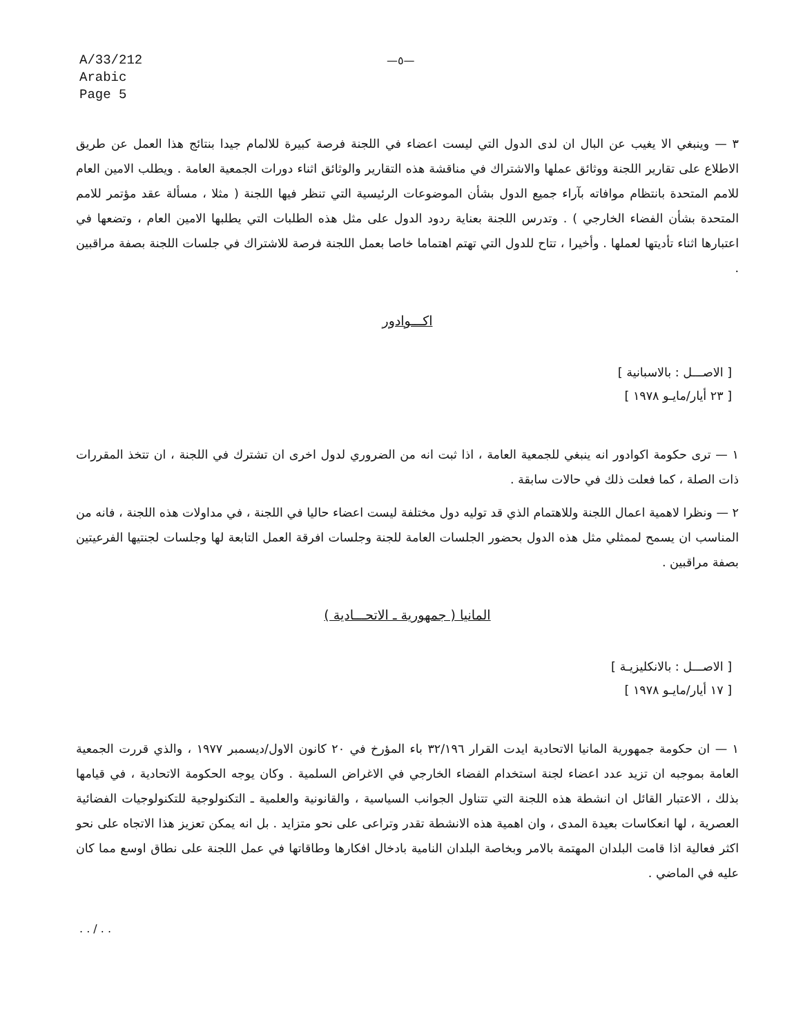A/33/212
Arabic
Page 5
—٥—
٣ — وينبغي الا يغيب عن البال ان لدى الدول التي ليست اعضاء في اللجنة فرصة كبيرة للالمام جيدا بنتائج هذا العمل عن طريق الاطلاع على تقارير اللجنة ووثائق عملها والاشتراك في مناقشة هذه التقارير والوثائق اثناء دورات الجمعية العامة . ويطلب الامين العام للامم المتحدة بانتظام موافاته بآراء جميع الدول بشأن الموضوعات الرئيسية التي تنظر فيها اللجنة ( مثلا ، مسألة عقد مؤتمر للامم المتحدة بشأن الفضاء الخارجي ) . وتدرس اللجنة بعناية ردود الدول على مثل هذه الطلبات التي يطلبها الامين العام ، وتضعها في اعتبارها اثناء تأديتها لعملها . وأخيرا ، تتاح للدول التي تهتم اهتماما خاصا بعمل اللجنة فرصة للاشتراك في جلسات اللجنة بصفة مراقبين .
اكـــوادور
[ الاصـــل : بالاسبانية ]
[ ٢٣ أيار/مايـو ١٩٧٨ ]
١ — ترى حكومة اكوادور انه ينبغي للجمعية العامة ، اذا ثبت انه من الضروري لدول اخرى ان تشترك في اللجنة ، ان تتخذ المقررات ذات الصلة ، كما فعلت ذلك في حالات سابقة .
٢ — ونظرا لاهمية اعمال اللجنة وللاهتمام الذي قد توليه دول مختلفة ليست اعضاء حاليا في اللجنة ، في مداولات هذه اللجنة ، فانه من المناسب ان يسمح لممثلي مثل هذه الدول بحضور الجلسات العامة للجنة وجلسات افرقة العمل التابعة لها وجلسات لجنتيها الفرعيتين بصفة مراقبين .
المانيا ( جمهورية ـ الاتحـــادية )
[ الاصـــل : بالانكليزيـة ]
[ ١٧ أيار/مايـو ١٩٧٨ ]
١ — ان حكومة جمهورية المانيا الاتحادية ايدت القرار ٣٢/١٩٦ باء المؤرخ في ٢٠ كانون الاول/ديسمبر ١٩٧٧ ، والذي قررت الجمعية العامة بموجبه ان تزيد عدد اعضاء لجنة استخدام الفضاء الخارجي في الاغراض السلمية . وكان يوجه الحكومة الاتحادية ، في قيامها بذلك ، الاعتبار القائل ان انشطة هذه اللجنة التي تتناول الجوانب السياسية ، والقانونية والعلمية ـ التكنولوجية للتكنولوجيات الفضائية العصرية ، لها انعكاسات بعيدة المدى ، وان اهمية هذه الانشطة تقدر وتراعى على نحو متزايد . بل انه يمكن تعزيز هذا الاتجاه على نحو اكثر فعالية اذا قامت البلدان المهتمة بالامر وبخاصة البلدان النامية بادخال افكارها وطاقاتها في عمل اللجنة على نطاق اوسع مما كان عليه في الماضي .
. . / . .